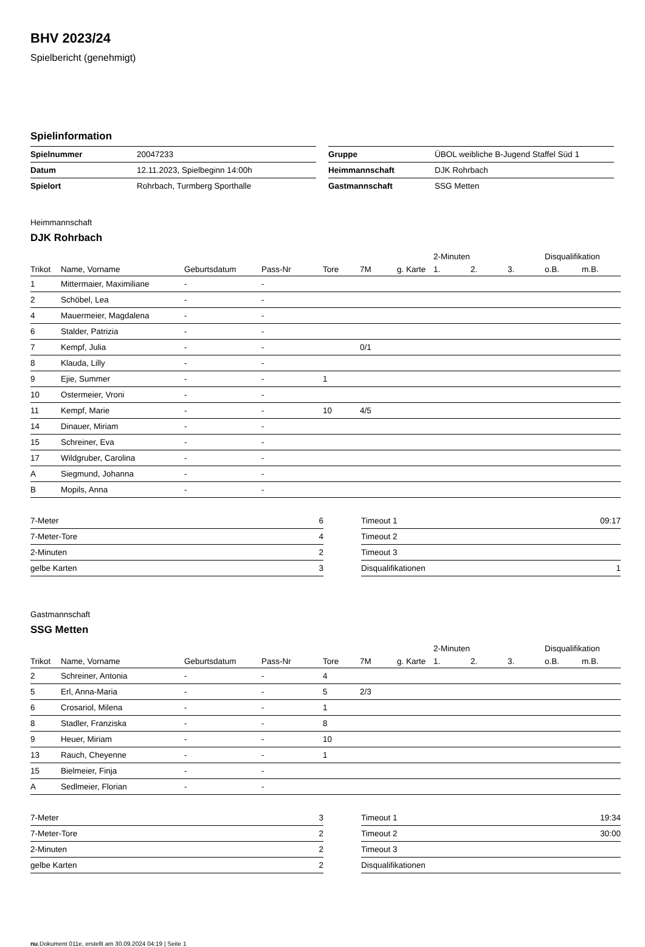BHV 2023/24
Spielbericht (genehmigt)
Spielinformation
| Spielnummer | 20047233 |
| Datum | 12.11.2023, Spielbeginn 14:00h |
| Spielort | Rohrbach, Turmberg Sporthalle |
| Gruppe | ÜBOL weibliche B-Jugend Staffel Süd 1 |
| Heimmannschaft | DJK Rohrbach |
| Gastmannschaft | SSG Metten |
Heimmannschaft
DJK Rohrbach
| | | | | | | | 2-Minuten | | | Disqualifikation | |
| --- | --- | --- | --- | --- | --- | --- | --- | --- | --- | --- | --- |
| Trikot | Name, Vorname | Geburtsdatum | Pass-Nr | Tore | 7M | g. Karte | 1. | 2. | 3. | o.B. | m.B. |
| 1 | Mittermaier, Maximiliane | - | - | | | | | | | | |
| 2 | Schöbel, Lea | - | - | | | | | | | | |
| 4 | Mauermeier, Magdalena | - | - | | | | | | | | |
| 6 | Stalder, Patrizia | - | - | | | | | | | | |
| 7 | Kempf, Julia | - | - | | 0/1 | | | | | | |
| 8 | Klauda, Lilly | - | - | | | | | | | | |
| 9 | Ejie, Summer | - | - | 1 | | | | | | | |
| 10 | Ostermeier, Vroni | - | - | | | | | | | | |
| 11 | Kempf, Marie | - | - | 10 | 4/5 | | | | | | |
| 14 | Dinauer, Miriam | - | - | | | | | | | | |
| 15 | Schreiner, Eva | - | - | | | | | | | | |
| 17 | Wildgruber, Carolina | - | - | | | | | | | | |
| A | Siegmund, Johanna | - | - | | | | | | | | |
| B | Mopils, Anna | - | - | | | | | | | | |
| 7-Meter | 6 |
| 7-Meter-Tore | 4 |
| 2-Minuten | 2 |
| gelbe Karten | 3 |
| Timeout 1 | 09:17 |
| Timeout 2 | |
| Timeout 3 | |
| Disqualifikationen | 1 |
Gastmannschaft
SSG Metten
| | | | | | | | 2-Minuten | | | Disqualifikation | |
| --- | --- | --- | --- | --- | --- | --- | --- | --- | --- | --- | --- |
| Trikot | Name, Vorname | Geburtsdatum | Pass-Nr | Tore | 7M | g. Karte | 1. | 2. | 3. | o.B. | m.B. |
| 2 | Schreiner, Antonia | - | - | 4 | | | | | | | |
| 5 | Erl, Anna-Maria | - | - | 5 | 2/3 | | | | | | |
| 6 | Crosariol, Milena | - | - | 1 | | | | | | | |
| 8 | Stadler, Franziska | - | - | 8 | | | | | | | |
| 9 | Heuer, Miriam | - | - | 10 | | | | | | | |
| 13 | Rauch, Cheyenne | - | - | 1 | | | | | | | |
| 15 | Bielmeier, Finja | - | - | | | | | | | | |
| A | Sedlmeier, Florian | - | - | | | | | | | | |
| 7-Meter | 3 |
| 7-Meter-Tore | 2 |
| 2-Minuten | 2 |
| gelbe Karten | 2 |
| Timeout 1 | 19:34 |
| Timeout 2 | 30:00 |
| Timeout 3 | |
| Disqualifikationen | |
nu.Dokument 011e, erstellt am 30.09.2024 04:19 | Seite 1